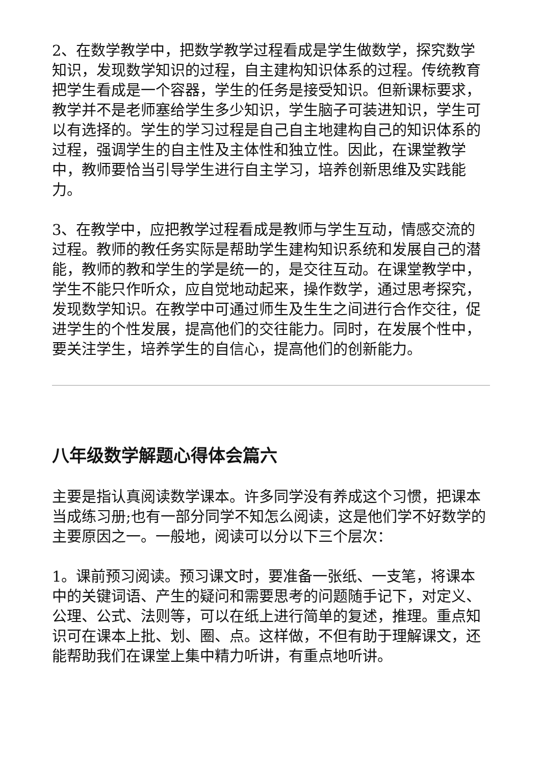2、在数学教学中，把数学教学过程看成是学生做数学，探究数学知识，发现数学知识的过程，自主建构知识体系的过程。传统教育把学生看成是一个容器，学生的任务是接受知识。但新课标要求，教学并不是老师塞给学生多少知识，学生脑子可装进知识，学生可以有选择的。学生的学习过程是自己自主地建构自己的知识体系的过程，强调学生的自主性及主体性和独立性。因此，在课堂教学中，教师要恰当引导学生进行自主学习，培养创新思维及实践能力。
3、在教学中，应把教学过程看成是教师与学生互动，情感交流的过程。教师的教任务实际是帮助学生建构知识系统和发展自己的潜能，教师的教和学生的学是统一的，是交往互动。在课堂教学中，学生不能只作听众，应自觉地动起来，操作数学，通过思考探究，发现数学知识。在教学中可通过师生及生生之间进行合作交往，促进学生的个性发展，提高他们的交往能力。同时，在发展个性中，要关注学生，培养学生的自信心，提高他们的创新能力。
八年级数学解题心得体会篇六
主要是指认真阅读数学课本。许多同学没有养成这个习惯，把课本当成练习册;也有一部分同学不知怎么阅读，这是他们学不好数学的主要原因之一。一般地，阅读可以分以下三个层次：
1。课前预习阅读。预习课文时，要准备一张纸、一支笔，将课本中的关键词语、产生的疑问和需要思考的问题随手记下，对定义、公理、公式、法则等，可以在纸上进行简单的复述，推理。重点知识可在课本上批、划、圈、点。这样做，不但有助于理解课文，还能帮助我们在课堂上集中精力听讲，有重点地听讲。